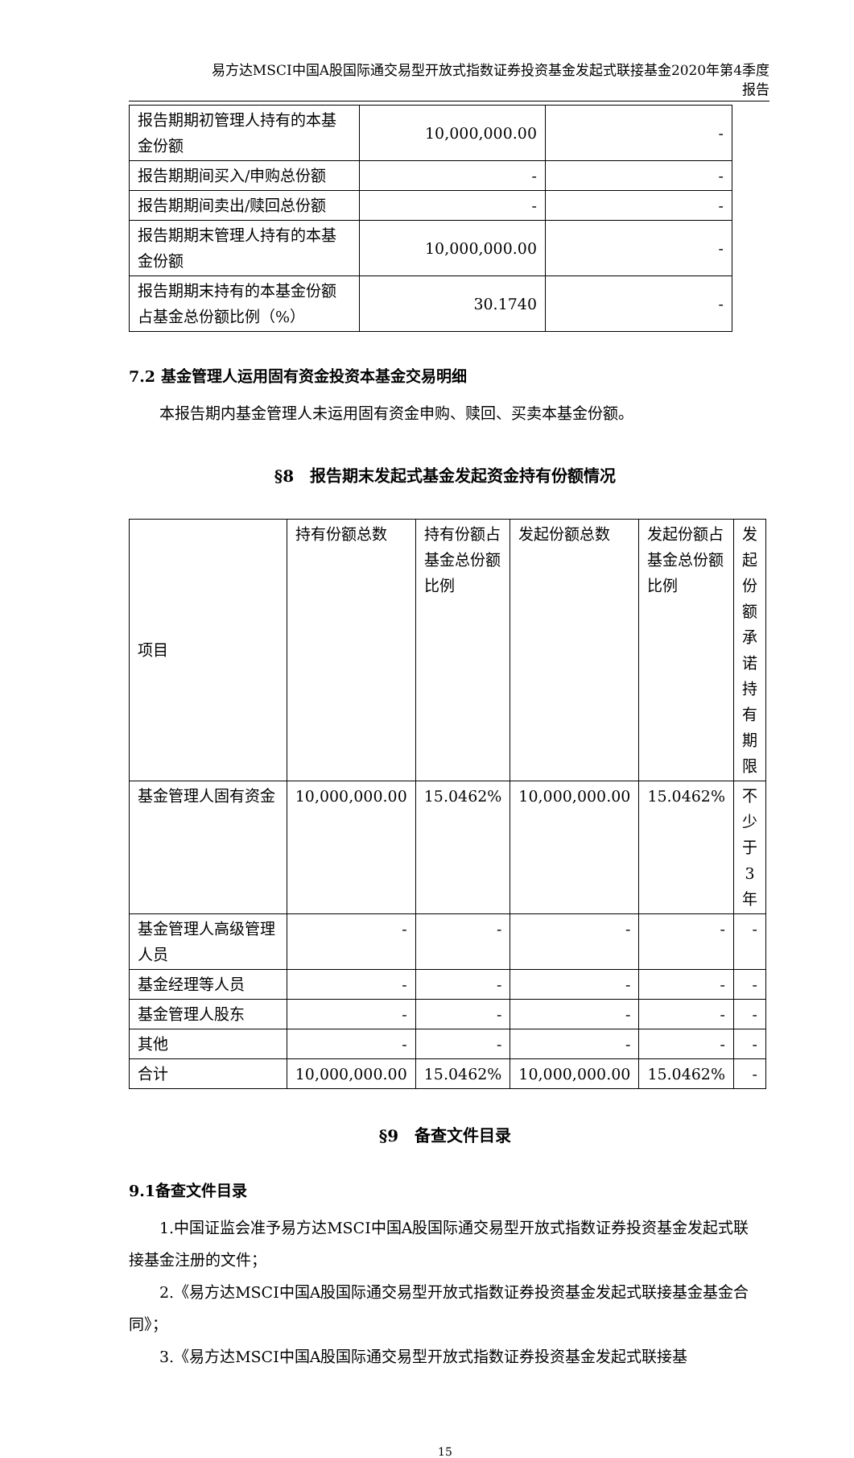易方达MSCI中国A股国际通交易型开放式指数证券投资基金发起式联接基金2020年第4季度
报告
| 报告期期初管理人持有的本基金份额 | 10,000,000.00 | - |
| 报告期期间买入/申购总份额 | - | - |
| 报告期期间卖出/赎回总份额 | - | - |
| 报告期期末管理人持有的本基金份额 | 10,000,000.00 | - |
| 报告期期末持有的本基金份额占基金总份额比例（%） | 30.1740 | - |
7.2 基金管理人运用固有资金投资本基金交易明细
本报告期内基金管理人未运用固有资金申购、赎回、买卖本基金份额。
§8　报告期末发起式基金发起资金持有份额情况
| 项目 | 持有份额总数 | 持有份额占基金总份额比例 | 发起份额总数 | 发起份额占基金总份额比例 | 发起份额承诺持有期限 |
| --- | --- | --- | --- | --- | --- |
| 基金管理人固有资金 | 10,000,000.00 | 15.0462% | 10,000,000.00 | 15.0462% | 不少于3年 |
| 基金管理人高级管理人员 | - | - | - | - | - |
| 基金经理等人员 | - | - | - | - | - |
| 基金管理人股东 | - | - | - | - | - |
| 其他 | - | - | - | - | - |
| 合计 | 10,000,000.00 | 15.0462% | 10,000,000.00 | 15.0462% | - |
§9　备查文件目录
9.1备查文件目录
1.中国证监会准予易方达MSCI中国A股国际通交易型开放式指数证券投资基金发起式联接基金注册的文件；
2.《易方达MSCI中国A股国际通交易型开放式指数证券投资基金发起式联接基金基金合同》；
3.《易方达MSCI中国A股国际通交易型开放式指数证券投资基金发起式联接基
15